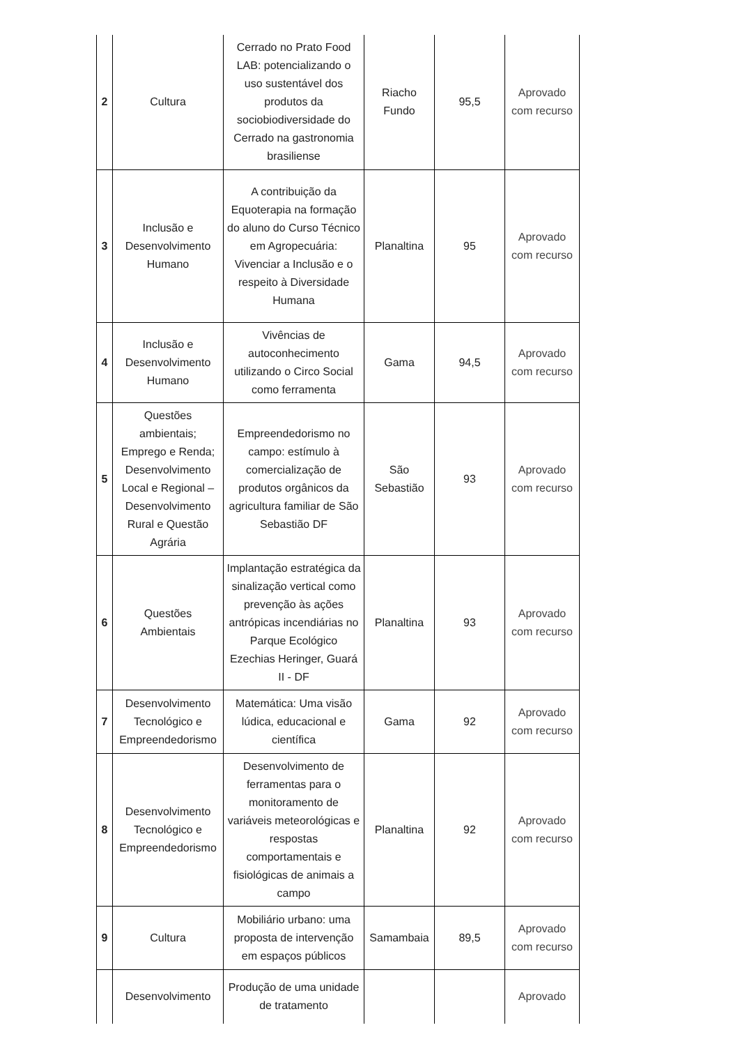| 2 | Cultura | Cerrado no Prato Food LAB: potencializando o uso sustentável dos produtos da sociobiodiversidade do Cerrado na gastronomia brasiliense | Riacho Fundo | 95,5 | Aprovado com recurso |
| 3 | Inclusão e Desenvolvimento Humano | A contribuição da Equoterapia na formação do aluno do Curso Técnico em Agropecuária: Vivenciar a Inclusão e o respeito à Diversidade Humana | Planaltina | 95 | Aprovado com recurso |
| 4 | Inclusão e Desenvolvimento Humano | Vivências de autoconhecimento utilizando o Circo Social como ferramenta | Gama | 94,5 | Aprovado com recurso |
| 5 | Questões ambientais; Emprego e Renda; Desenvolvimento Local e Regional – Desenvolvimento Rural e Questão Agrária | Empreendedorismo no campo: estímulo à comercialização de produtos orgânicos da agricultura familiar de São Sebastião DF | São Sebastião | 93 | Aprovado com recurso |
| 6 | Questões Ambientais | Implantação estratégica da sinalização vertical como prevenção às ações antrópicas incendiárias no Parque Ecológico Ezechias Heringer, Guará II - DF | Planaltina | 93 | Aprovado com recurso |
| 7 | Desenvolvimento Tecnológico e Empreendedorismo | Matemática: Uma visão lúdica, educacional e científica | Gama | 92 | Aprovado com recurso |
| 8 | Desenvolvimento Tecnológico e Empreendedorismo | Desenvolvimento de ferramentas para o monitoramento de variáveis meteorológicas e respostas comportamentais e fisiológicas de animais a campo | Planaltina | 92 | Aprovado com recurso |
| 9 | Cultura | Mobiliário urbano: uma proposta de intervenção em espaços públicos | Samambaia | 89,5 | Aprovado com recurso |
| | Desenvolvimento | Produção de uma unidade de tratamento | | | Aprovado |